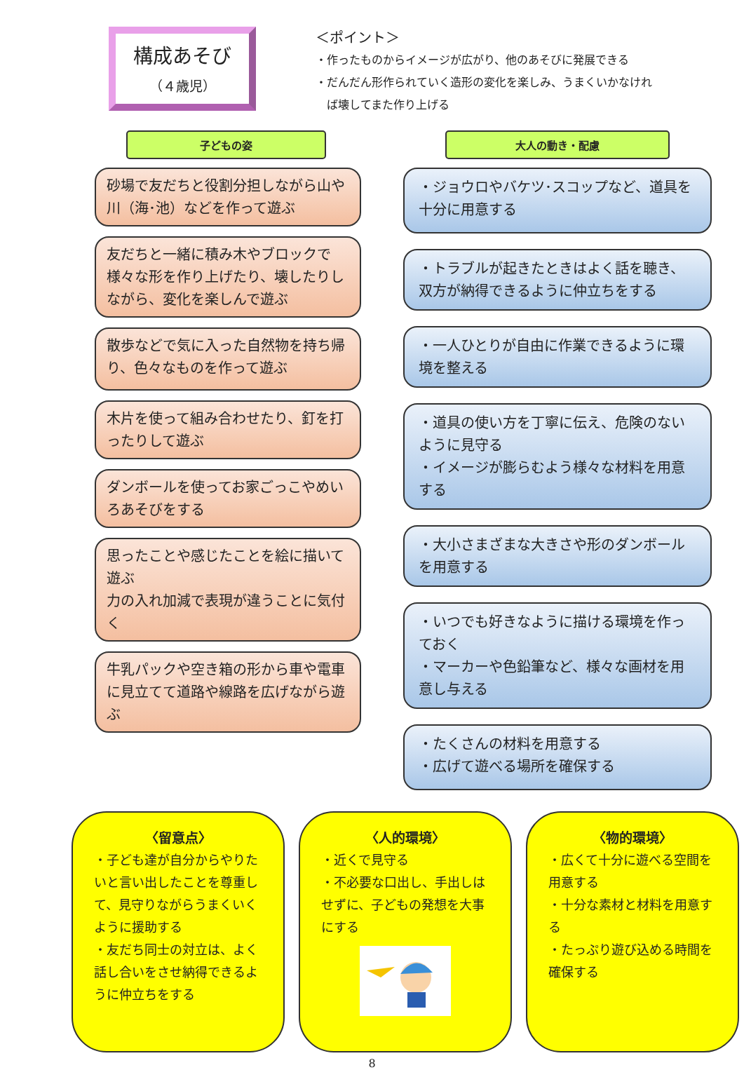構成あそび
（４歳児）
＜ポイント＞
・作ったものからイメージが広がり、他のあそびに発展できる
・だんだん形作られていく造形の変化を楽しみ、うまくいかなけれ
　ば壊してまた作り上げる
子どもの姿
砂場で友だちと役割分担しながら山や川（海･池）などを作って遊ぶ
友だちと一緒に積み木やブロックで様々な形を作り上げたり、壊したりしながら、変化を楽しんで遊ぶ
散歩などで気に入った自然物を持ち帰り、色々なものを作って遊ぶ
木片を使って組み合わせたり、釘を打ったりして遊ぶ
ダンボールを使ってお家ごっこやめいろあそびをする
思ったことや感じたことを絵に描いて遊ぶ
力の入れ加減で表現が違うことに気付く
牛乳パックや空き箱の形から車や電車に見立てて道路や線路を広げながら遊ぶ
大人の動き・配慮
・ジョウロやバケツ･スコップなど、道具を十分に用意する
・トラブルが起きたときはよく話を聴き、双方が納得できるように仲立ちをする
・一人ひとりが自由に作業できるように環境を整える
・道具の使い方を丁寧に伝え、危険のないように見守る
・イメージが膨らむよう様々な材料を用意する
・大小さまざまな大きさや形のダンボールを用意する
・いつでも好きなように描ける環境を作っておく
・マーカーや色鉛筆など、様々な画材を用意し与える
・たくさんの材料を用意する
・広げて遊べる場所を確保する
〈留意点〉
・子ども達が自分からやりたいと言い出したことを尊重して、見守りながらうまくいくように援助する
・友だち同士の対立は、よく話し合いをさせ納得できるように仲立ちをする
〈人的環境〉
・近くで見守る
・不必要な口出し、手出しはせずに、子どもの発想を大事にする
〈物的環境〉
・広くて十分に遊べる空間を用意する
・十分な素材と材料を用意する
・たっぷり遊び込める時間を確保する
8